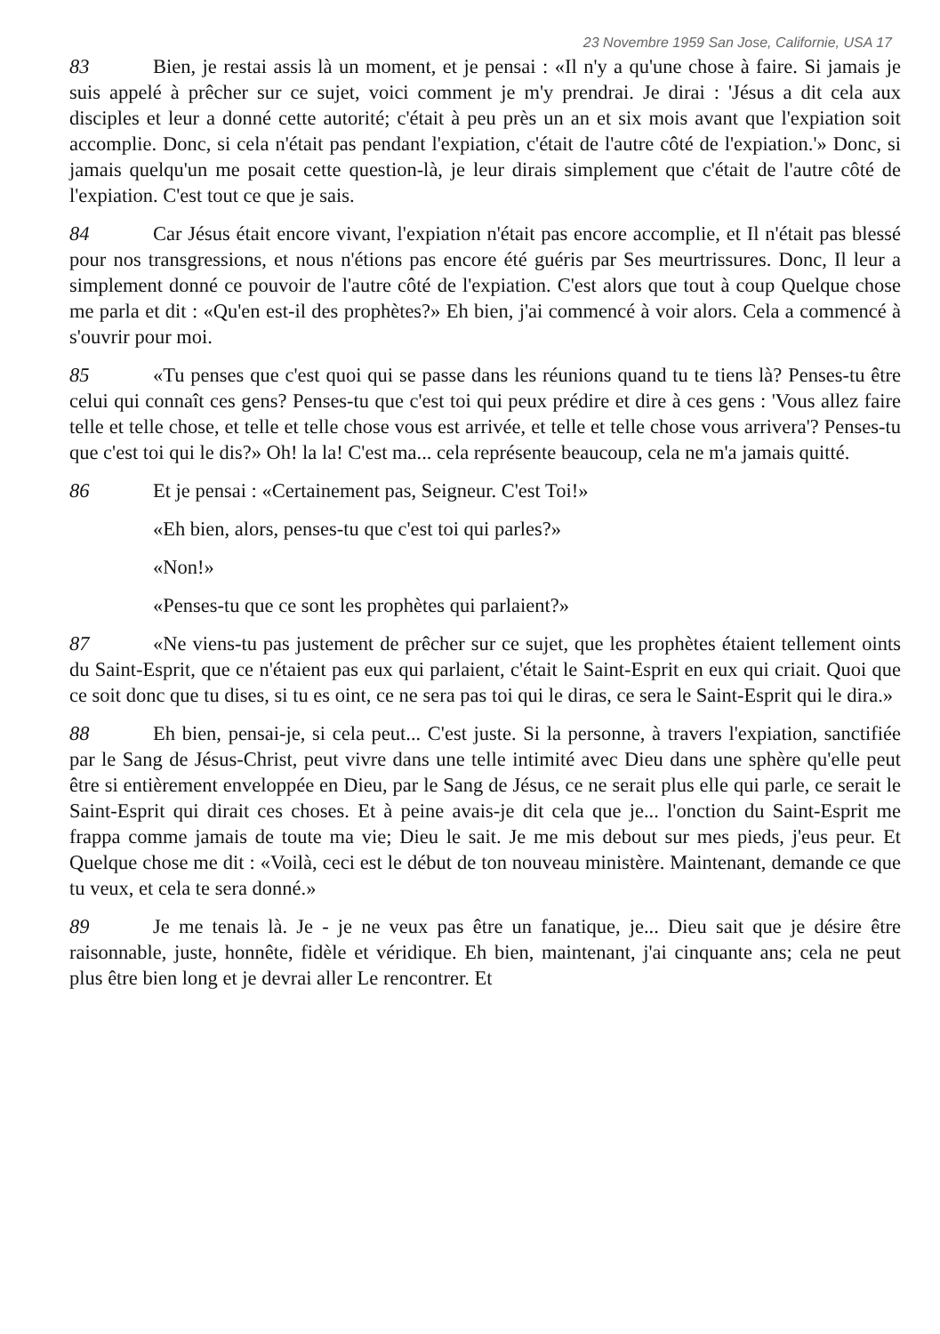23 Novembre 1959 San Jose, Californie, USA 17
83 Bien, je restai assis là un moment, et je pensai : «Il n'y a qu'une chose à faire. Si jamais je suis appelé à prêcher sur ce sujet, voici comment je m'y prendrai. Je dirai : 'Jésus a dit cela aux disciples et leur a donné cette autorité; c'était à peu près un an et six mois avant que l'expiation soit accomplie. Donc, si cela n'était pas pendant l'expiation, c'était de l'autre côté de l'expiation.'» Donc, si jamais quelqu'un me posait cette question-là, je leur dirais simplement que c'était de l'autre côté de l'expiation. C'est tout ce que je sais.
84 Car Jésus était encore vivant, l'expiation n'était pas encore accomplie, et Il n'était pas blessé pour nos transgressions, et nous n'étions pas encore été guéris par Ses meurtrissures. Donc, Il leur a simplement donné ce pouvoir de l'autre côté de l'expiation. C'est alors que tout à coup Quelque chose me parla et dit : «Qu'en est-il des prophètes?» Eh bien, j'ai commencé à voir alors. Cela a commencé à s'ouvrir pour moi.
85 «Tu penses que c'est quoi qui se passe dans les réunions quand tu te tiens là? Penses-tu être celui qui connaît ces gens? Penses-tu que c'est toi qui peux prédire et dire à ces gens : 'Vous allez faire telle et telle chose, et telle et telle chose vous est arrivée, et telle et telle chose vous arrivera'? Penses-tu que c'est toi qui le dis?» Oh! la la! C'est ma... cela représente beaucoup, cela ne m'a jamais quitté.
86 Et je pensai : «Certainement pas, Seigneur. C'est Toi!»
«Eh bien, alors, penses-tu que c'est toi qui parles?»
«Non!»
«Penses-tu que ce sont les prophètes qui parlaient?»
87 «Ne viens-tu pas justement de prêcher sur ce sujet, que les prophètes étaient tellement oints du Saint-Esprit, que ce n'étaient pas eux qui parlaient, c'était le Saint-Esprit en eux qui criait. Quoi que ce soit donc que tu dises, si tu es oint, ce ne sera pas toi qui le diras, ce sera le Saint-Esprit qui le dira.»
88 Eh bien, pensai-je, si cela peut... C'est juste. Si la personne, à travers l'expiation, sanctifiée par le Sang de Jésus-Christ, peut vivre dans une telle intimité avec Dieu dans une sphère qu'elle peut être si entièrement enveloppée en Dieu, par le Sang de Jésus, ce ne serait plus elle qui parle, ce serait le Saint-Esprit qui dirait ces choses. Et à peine avais-je dit cela que je... l'onction du Saint-Esprit me frappa comme jamais de toute ma vie; Dieu le sait. Je me mis debout sur mes pieds, j'eus peur. Et Quelque chose me dit : «Voilà, ceci est le début de ton nouveau ministère. Maintenant, demande ce que tu veux, et cela te sera donné.»
89 Je me tenais là. Je - je ne veux pas être un fanatique, je... Dieu sait que je désire être raisonnable, juste, honnête, fidèle et véridique. Eh bien, maintenant, j'ai cinquante ans; cela ne peut plus être bien long et je devrai aller Le rencontrer. Et